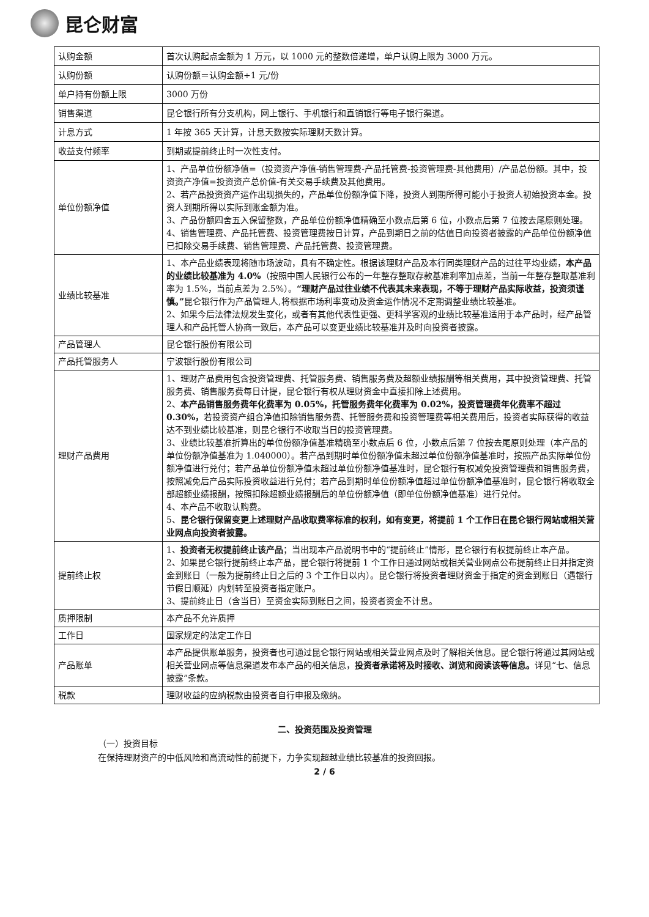昆仑财富
| 认购金额 | 首次认购起点金额为 1 万元，以 1000 元的整数倍递增，单户认购上限为 3000 万元。 |
| 认购份额 | 认购份额＝认购金额÷1 元/份 |
| 单户持有份额上限 | 3000 万份 |
| 销售渠道 | 昆仑银行所有分支机构，网上银行、手机银行和直销银行等电子银行渠道。 |
| 计息方式 | 1 年按 365 天计算，计息天数按实际理财天数计算。 |
| 收益支付频率 | 到期或提前终止时一次性支付。 |
| 单位份额净值 | 1、产品单位份额净值=（投资资产净值-销售管理费-产品托管费-投资管理费-其他费用）/产品总份额。其中，投资资产净值=投资资产总价值-有关交易手续费及其他费用。 2、若产品投资资产运作出现损失的，产品单位份额净值下降，投资人到期所得可能小于投资人初始投资本金。投资人到期所得以实际到账金额为准。 3、产品份额四舍五入保留整数，产品单位份额净值精确至小数点后第 6 位，小数点后第 7 位按去尾原则处理。 4、销售管理费、产品托管费、投资管理费按日计算，产品到期日之前的估值日向投资者披露的产品单位份额净值已扣除交易手续费、销售管理费、产品托管费、投资管理费。 |
| 业绩比较基准 | 1、本产品业绩表现将随市场波动，具有不确定性。根据该理财产品及本行同类理财产品的过往平均业绩， 本产品的业绩比较基准为 4.0% （按照中国人民银行公布的一年整存整取存款基准利率加点差，当前一年整存整取基准利率为 1.5%，当前点差为 2.5%）。 “理财产品过往业绩不代表其未来表现，不等于理财产品实际收益，投资须谨慎。” 昆仑银行作为产品管理人,将根据市场利率变动及资金运作情况不定期调整业绩比较基准。 2、如果今后法律法规发生变化，或者有其他代表性更强、更科学客观的业绩比较基准适用于本产品时，经产品管理人和产品托管人协商一致后，本产品可以变更业绩比较基准并及时向投资者披露。 |
| 产品管理人 | 昆仑银行股份有限公司 |
| 产品托管服务人 | 宁波银行股份有限公司 |
| 理财产品费用 | 1、理财产品费用包含投资管理费、托管服务费、销售服务费及超额业绩报酬等相关费用，其中投资管理费、托管服务费、销售服务费每日计提，昆仑银行有权从理财资金中直接扣除上述费用。 2、 本产品销售服务费年化费率为 0.05%，托管服务费年化费率为 0.02%，投资管理费年化费率不超过 0.30%， 若投资资产组合净值扣除销售服务费、托管服务费和投资管理费等相关费用后，投资者实际获得的收益达不到业绩比较基准，则昆仑银行不收取当日的投资管理费。 3、业绩比较基准折算出的单位份额净值基准精确至小数点后 6 位，小数点后第 7 位按去尾原则处理（本产品的单位份额净值基准为 1.040000）。若产品到期时单位份额净值未超过单位份额净值基准时，按照产品实际单位份额净值进行兑付；若产品单位份额净值未超过单位份额净值基准时，昆仑银行有权减免投资管理费和销售服务费，按照减免后产品实际投资收益进行兑付；若产品到期时单位份额净值超过单位份额净值基准时，昆仑银行将收取全部超额业绩报酬，按照扣除超额业绩报酬后的单位份额净值（即单位份额净值基准）进行兑付。 4、本产品不收取认购费。 5、 昆仑银行保留变更上述理财产品收取费率标准的权利，如有变更，将提前 1 个工作日在昆仑银行网站或相关营业网点向投资者披露。 |
| 提前终止权 | 1、 投资者无权提前终止该产品 ；当出现本产品说明书中的“提前终止”情形，昆仑银行有权提前终止本产品。 2、如果昆仑银行提前终止本产品，昆仑银行将提前 1 个工作日通过网站或相关营业网点公布提前终止日并指定资金到账日（一般为提前终止日之后的 3 个工作日以内）。昆仑银行将投资者理财资金于指定的资金到账日（遇银行节假日顺延）内划转至投资者指定账户。 3、提前终止日（含当日）至资金实际到账日之间，投资者资金不计息。 |
| 质押限制 | 本产品不允许质押 |
| 工作日 | 国家规定的法定工作日 |
| 产品账单 | 本产品提供账单服务，投资者也可通过昆仑银行网站或相关营业网点及时了解相关信息。昆仑银行将通过其网站或相关营业网点等信息渠道发布本产品的相关信息， 投资者承诺将及时接收、浏览和阅读该等信息。 详见“七、信息披露”条款。 |
| 税款 | 理财收益的应纳税款由投资者自行申报及缴纳。 |
二、投资范围及投资管理
（一）投资目标
在保持理财资产的中低风险和高流动性的前提下，力争实现超越业绩比较基准的投资回报。
2 / 6